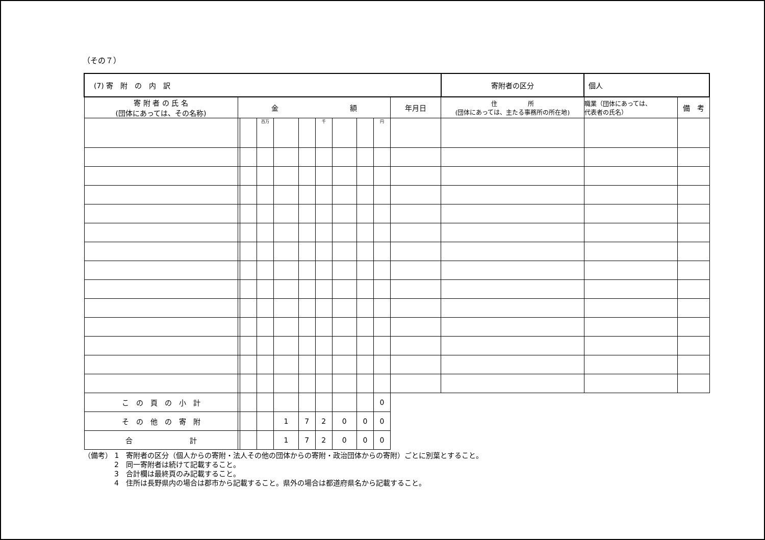（その７）
| (7) 寄 附 の 内 訳 | | | | | | | | | | | 寄附者の区分 | 個人 | | |
| 寄 附 者 の 氏 名 (団体にあっては、その名称) | 金 額 | | | | | | | | | 年月日 | 住 所 (団体にあっては、主たる事務所の所在地) | | 職業（団体にあっては、 代表者の氏名） | 備 考 |
| | | | 百万 | | | 千 | | | 円 | | | | | |
| こ の 頁 の 小 計 | | | | | | | | | 0 | | | | | |
| そ の 他 の 寄 附 | | | | 1 | 7 | 2 | 0 | 0 | 0 | | | | | |
| 合 計 | | | | 1 | 7 | 2 | 0 | 0 | 0 | | | | | |
（備考） 1　寄附者の区分（個人からの寄附・法人その他の団体からの寄附・政治団体からの寄附）ごとに別葉とすること。
2　同一寄附者は続けて記載すること。
3　合計欄は最終頁のみ記載すること。
4　住所は長野県内の場合は郡市から記載すること。県外の場合は都道府県名から記載すること。